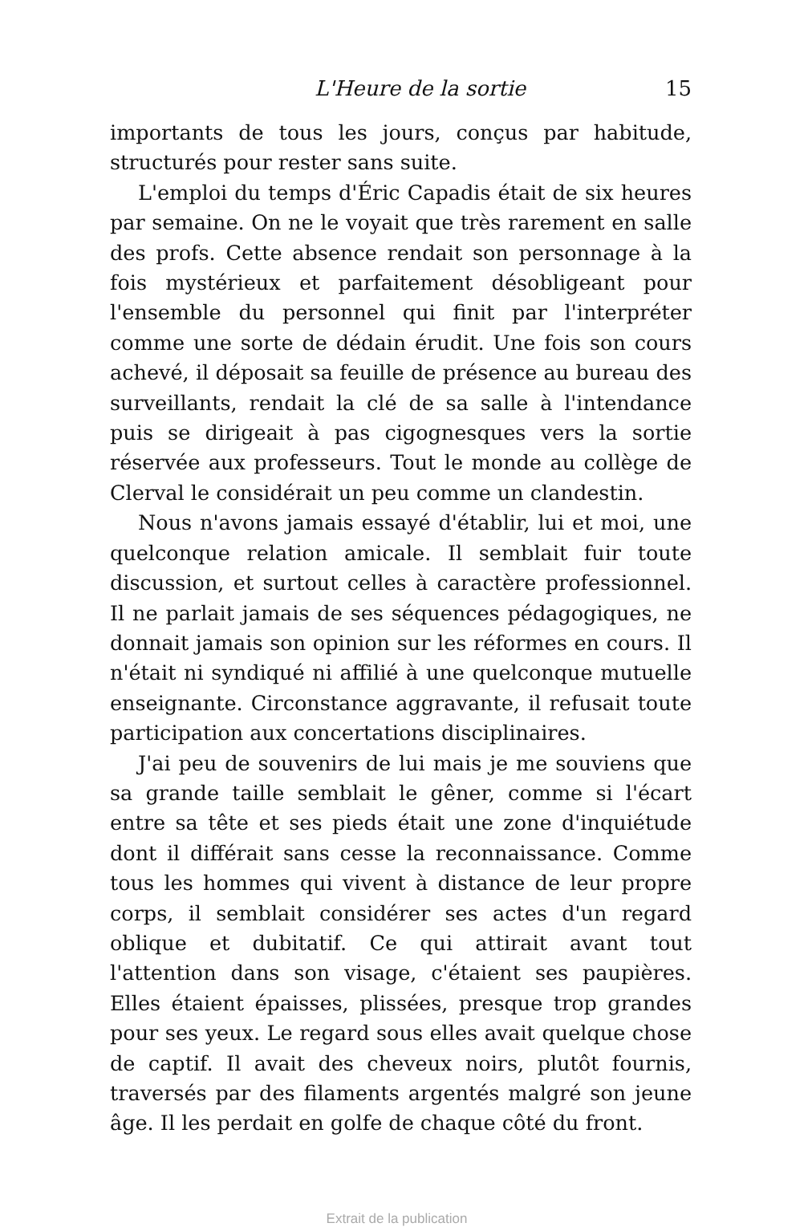L'Heure de la sortie 15
importants de tous les jours, conçus par habitude, structurés pour rester sans suite.
L'emploi du temps d'Éric Capadis était de six heures par semaine. On ne le voyait que très rarement en salle des profs. Cette absence rendait son personnage à la fois mystérieux et parfaitement désobligeant pour l'ensemble du personnel qui finit par l'interpréter comme une sorte de dédain érudit. Une fois son cours achevé, il déposait sa feuille de présence au bureau des surveillants, rendait la clé de sa salle à l'intendance puis se dirigeait à pas cigognesques vers la sortie réservée aux professeurs. Tout le monde au collège de Clerval le considérait un peu comme un clandestin.
Nous n'avons jamais essayé d'établir, lui et moi, une quelconque relation amicale. Il semblait fuir toute discussion, et surtout celles à caractère professionnel. Il ne parlait jamais de ses séquences pédagogiques, ne donnait jamais son opinion sur les réformes en cours. Il n'était ni syndiqué ni affilié à une quelconque mutuelle enseignante. Circonstance aggravante, il refusait toute participation aux concertations disciplinaires.
J'ai peu de souvenirs de lui mais je me souviens que sa grande taille semblait le gêner, comme si l'écart entre sa tête et ses pieds était une zone d'inquiétude dont il différait sans cesse la reconnaissance. Comme tous les hommes qui vivent à distance de leur propre corps, il semblait considérer ses actes d'un regard oblique et dubitatif. Ce qui attirait avant tout l'attention dans son visage, c'étaient ses paupières. Elles étaient épaisses, plissées, presque trop grandes pour ses yeux. Le regard sous elles avait quelque chose de captif. Il avait des cheveux noirs, plutôt fournis, traversés par des filaments argentés malgré son jeune âge. Il les perdait en golfe de chaque côté du front.
Extrait de la publication